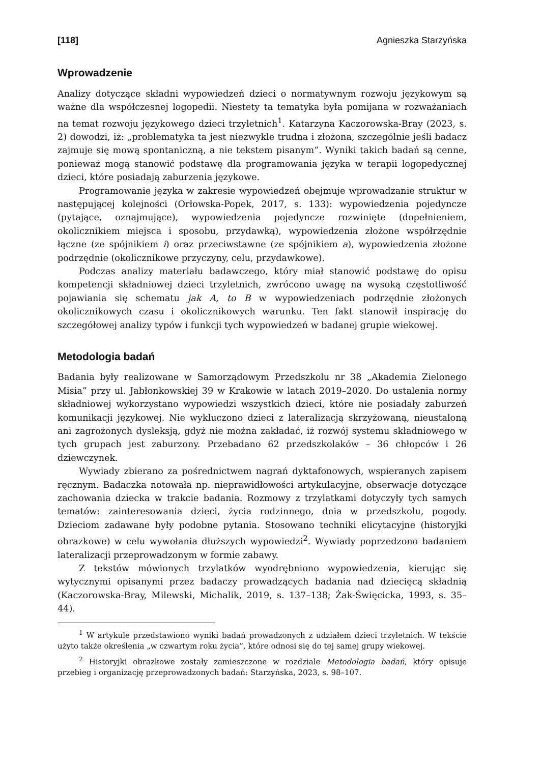[118] Agnieszka Starzyńska
Wprowadzenie
Analizy dotyczące składni wypowiedzeń dzieci o normatywnym rozwoju językowym są ważne dla współczesnej logopedii. Niestety ta tematyka była pomijana w rozważaniach na temat rozwoju językowego dzieci trzyletnich<sup>1</sup>. Katarzyna Kaczorowska-Bray (2023, s. 2) dowodzi, iż: „problematyka ta jest niezwykle trudna i złożona, szczególnie jeśli badacz zajmuje się mową spontaniczną, a nie tekstem pisanym”. Wyniki takich badań są cenne, ponieważ mogą stanowić podstawę dla programowania języka w terapii logopedycznej dzieci, które posiadają zaburzenia językowe.
Programowanie języka w zakresie wypowiedzeń obejmuje wprowadzanie struktur w następującej kolejności (Orłowska-Popek, 2017, s. 133): wypowiedzenia pojedyncze (pytające, oznajmujące), wypowiedzenia pojedyncze rozwinięte (dopełnieniem, okolicznikiem miejsca i sposobu, przydawką), wypowiedzenia złożone współrzędnie łączne (ze spójnikiem i) oraz przeciwstawne (ze spójnikiem a), wypowiedzenia złożone podrzędnie (okolicznikowe przyczyny, celu, przydawkowe).
Podczas analizy materiału badawczego, który miał stanowić podstawę do opisu kompetencji składniowej dzieci trzyletnich, zwrócono uwagę na wysoką częstotliwość pojawiania się schematu jak A, to B w wypowiedzeniach podrzędnie złożonych okolicznikowych czasu i okolicznikowych warunku. Ten fakt stanowił inspirację do szczegółowej analizy typów i funkcji tych wypowiedzeń w badanej grupie wiekowej.
Metodologia badań
Badania były realizowane w Samorządowym Przedszkolu nr 38 „Akademia Zielonego Misia” przy ul. Jabłonkowskiej 39 w Krakowie w latach 2019–2020. Do ustalenia normy składniowej wykorzystano wypowiedzi wszystkich dzieci, które nie posiadały zaburzeń komunikacji językowej. Nie wykluczono dzieci z lateralizacją skrzyżowaną, nieustaloną ani zagrożonych dysleksją, gdyż nie można zakładać, iż rozwój systemu składniowego w tych grupach jest zaburzony. Przebadano 62 przedszkolaków – 36 chłopców i 26 dziewczynek.
Wywiady zbierano za pośrednictwem nagrań dyktafonowych, wspieranych zapisem ręcznym. Badaczka notowała np. nieprawidłowości artykulacyjne, obserwacje dotyczące zachowania dziecka w trakcie badania. Rozmowy z trzylatkami dotyczyły tych samych tematów: zainteresowania dzieci, życia rodzinnego, dnia w przedszkolu, pogody. Dzieciom zadawane były podobne pytania. Stosowano techniki elicytacyjne (historyjki obrazkowe) w celu wywołania dłuższych wypowiedzi<sup>2</sup>. Wywiady poprzedzono badaniem lateralizacji przeprowadzonym w formie zabawy.
Z tekstów mówionych trzylatków wyodrębniono wypowiedzenia, kierując się wytycznymi opisanymi przez badaczy prowadzących badania nad dziecięcą składnią (Kaczorowska-Bray, Milewski, Michalik, 2019, s. 137–138; Żak-Święcicka, 1993, s. 35–44).
<sup>1</sup> W artykule przedstawiono wyniki badań prowadzonych z udziałem dzieci trzyletnich. W tekście użyto także określenia „w czwartym roku życia”, które odnosi się do tej samej grupy wiekowej.
<sup>2</sup> Historyjki obrazkowe zostały zamieszczone w rozdziale Metodologia badań, który opisuje przebieg i organizację przeprowadzonych badań: Starzyńska, 2023, s. 98–107.